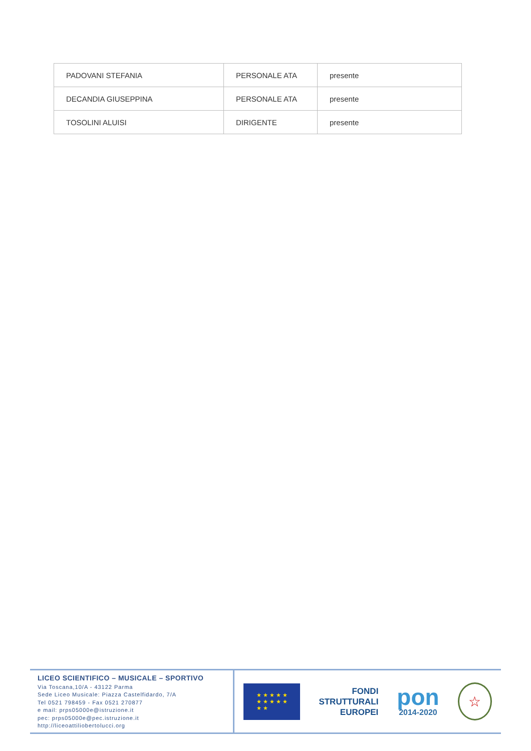| PADOVANI STEFANIA | PERSONALE ATA | presente |
| DECANDIA GIUSEPPINA | PERSONALE ATA | presente |
| TOSOLINI ALUISI | DIRIGENTE | presente |
LICEO SCIENTIFICO – MUSICALE – SPORTIVO
Via Toscana,10/A - 43122 Parma
Sede Liceo Musicale: Piazza Castelfidardo, 7/A
Tel 0521 798459 - Fax 0521 270877
e mail: prps05000e@istruzione.it
pec: prps05000e@pec.istruzione.it
http://liceoattiliobertolucci.org
★ ★ ★ ★ ★
★ ★ ★ ★ ★
★ ★
FONDI
STRUTTURALI
EUROPEI
pon
2014-2020
☆